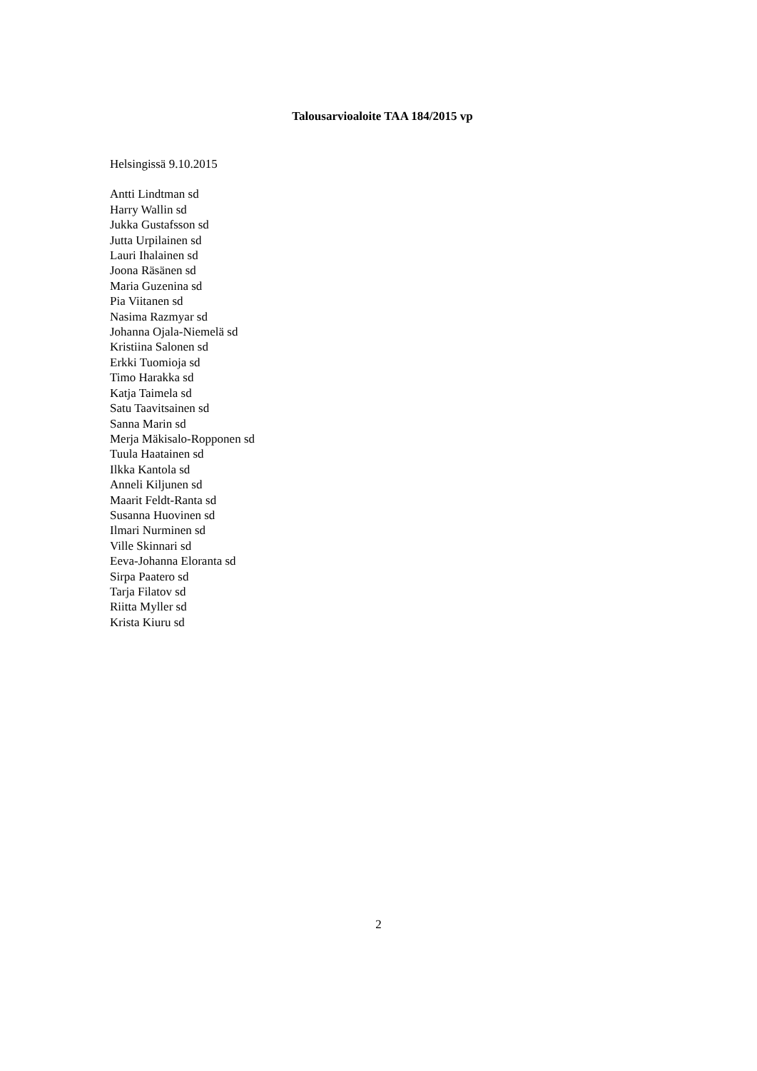Talousarvioaloite TAA 184/2015 vp
Helsingissä 9.10.2015
Antti Lindtman sd
Harry Wallin sd
Jukka Gustafsson sd
Jutta Urpilainen sd
Lauri Ihalainen sd
Joona Räsänen sd
Maria Guzenina sd
Pia Viitanen sd
Nasima Razmyar sd
Johanna Ojala-Niemelä sd
Kristiina Salonen sd
Erkki Tuomioja sd
Timo Harakka sd
Katja Taimela sd
Satu Taavitsainen sd
Sanna Marin sd
Merja Mäkisalo-Ropponen sd
Tuula Haatainen sd
Ilkka Kantola sd
Anneli Kiljunen sd
Maarit Feldt-Ranta sd
Susanna Huovinen sd
Ilmari Nurminen sd
Ville Skinnari sd
Eeva-Johanna Eloranta sd
Sirpa Paatero sd
Tarja Filatov sd
Riitta Myller sd
Krista Kiuru sd
2